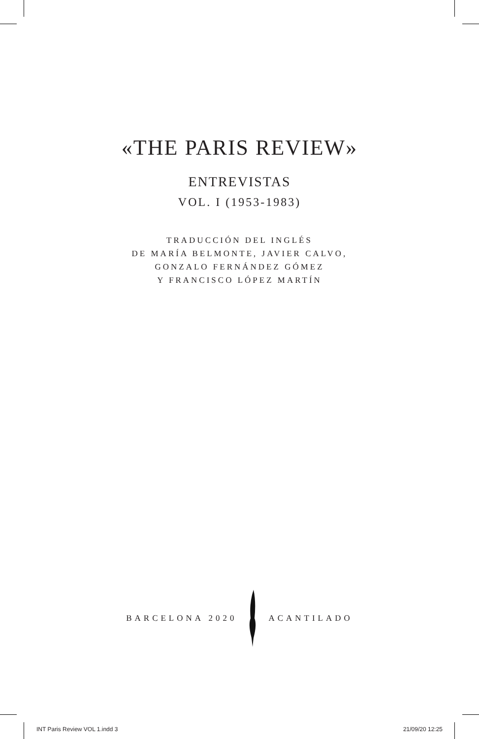«THE PARIS REVIEW»
ENTREVISTAS
VOL. I (1953-1983)
TRADUCCIÓN DEL INGLÉS
DE MARÍA BELMONTE, JAVIER CALVO,
GONZALO FERNÁNDEZ GÓMEZ
Y FRANCISCO LÓPEZ MARTÍN
BARCELONA 2020 ACANTILADO
INT Paris Review VOL 1.indd 3 21/09/20 12:25